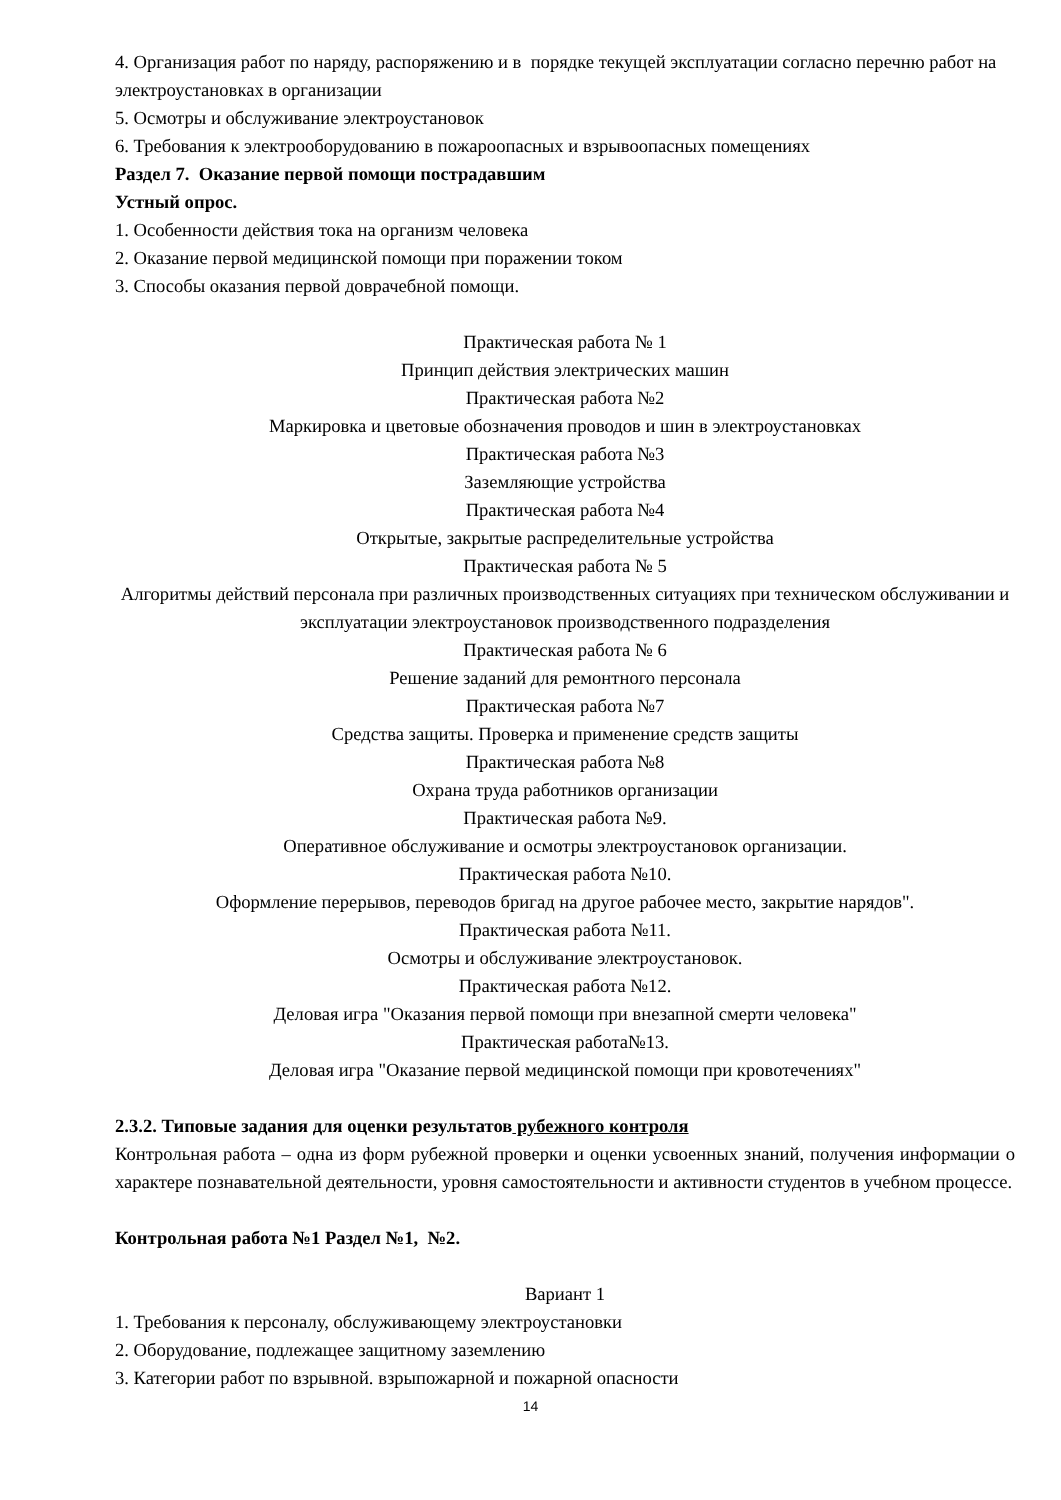4. Организация работ по наряду, распоряжению и в порядке текущей эксплуатации согласно перечню работ на электроустановках в организации
5. Осмотры и обслуживание электроустановок
6. Требования к электрооборудованию в пожароопасных и взрывоопасных помещениях
Раздел 7. Оказание первой помощи пострадавшим
Устный опрос.
1. Особенности действия тока на организм человека
2. Оказание первой медицинской помощи при поражении током
3. Способы оказания первой доврачебной помощи.
Практическая работа № 1
Принцип действия электрических машин
Практическая работа №2
Маркировка и цветовые обозначения проводов и шин в электроустановках
Практическая работа №3
Заземляющие устройства
Практическая работа №4
Открытые, закрытые распределительные устройства
Практическая работа № 5
Алгоритмы действий персонала при различных производственных ситуациях при техническом обслуживании и эксплуатации электроустановок производственного подразделения
Практическая работа № 6
Решение заданий для ремонтного персонала
Практическая работа №7
Средства защиты. Проверка и применение средств защиты
Практическая работа №8
Охрана труда работников организации
Практическая работа №9.
Оперативное обслуживание и осмотры электроустановок организации.
Практическая работа №10.
Оформление перерывов, переводов бригад на другое рабочее место, закрытие нарядов".
Практическая работа №11.
Осмотры и обслуживание электроустановок.
Практическая работа №12.
Деловая игра "Оказания первой помощи при внезапной смерти человека"
Практическая работа№13.
Деловая игра "Оказание первой медицинской помощи при кровотечениях"
2.3.2. Типовые задания для оценки результатов рубежного контроля
Контрольная работа – одна из форм рубежной проверки и оценки усвоенных знаний, получения информации о характере познавательной деятельности, уровня самостоятельности и активности студентов в учебном процессе.
Контрольная работа №1 Раздел №1, №2.
Вариант 1
1. Требования к персоналу, обслуживающему электроустановки
2. Оборудование, подлежащее защитному заземлению
3. Категории работ по взрывной. взрыпожарной и пожарной опасности
14